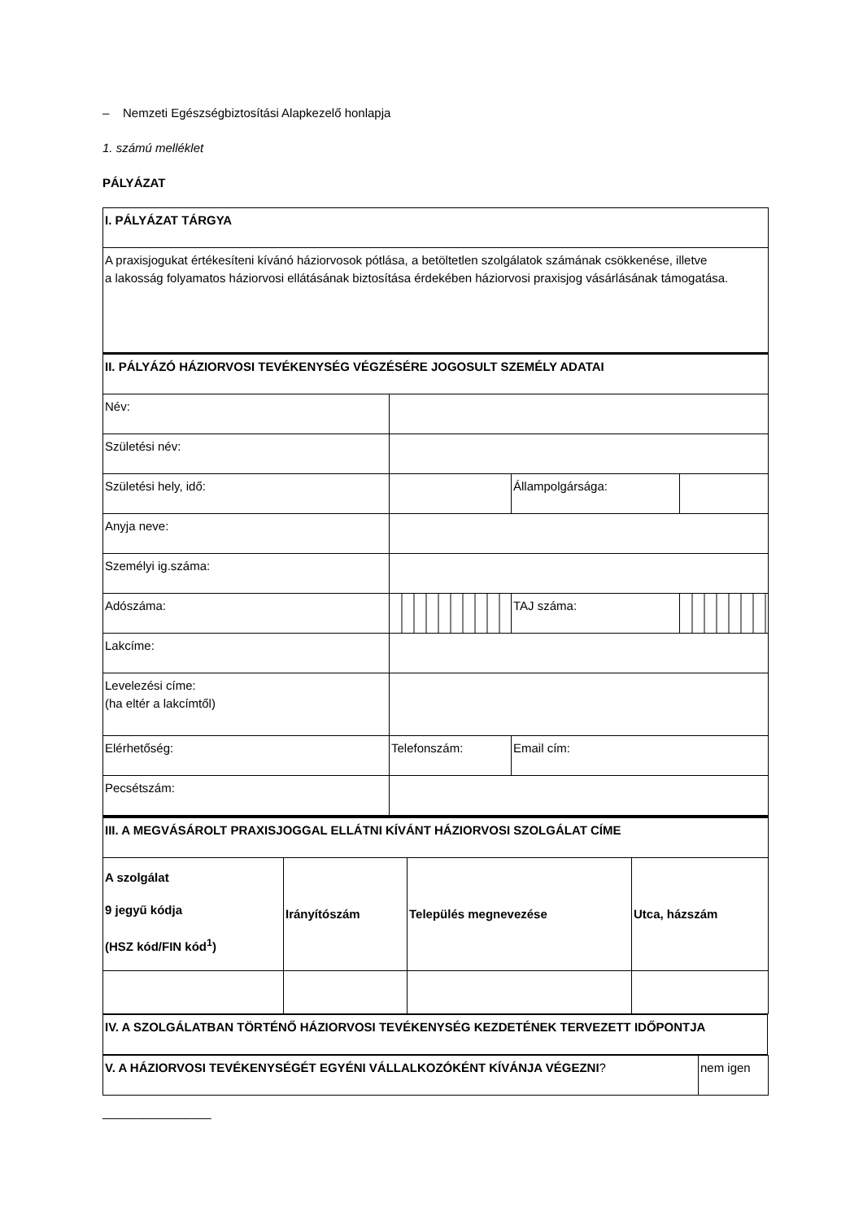– Nemzeti Egészségbiztosítási Alapkezelő honlapja
1. számú melléklet
PÁLYÁZAT
| I. PÁLYÁZAT TÁRGYA | | | |
| A praxisjogukat értékesíteni kívánó háziorvosok pótlása, a betöltetlen szolgálatok számának csökkenése, illetve a lakosság folyamatos háziorvosi ellátásának biztosítása érdekében háziorvosi praxisjog vásárlásának támogatása. | | | |
| II. PÁLYÁZÓ HÁZIORVOSI TEVÉKENYSÉG VÉGZÉSÉRE JOGOSULT SZEMÉLY ADATAI | | | |
| Név: | | | |
| Születési név: | | | |
| Születési hely, idő: | | Állampolgársága: | |
| Anyja neve: | | | |
| Személyi ig.száma: | | | |
| Adószáma: | | TAJ száma: | |
| Lakcíme: | | | |
| Levelezési címe: (ha eltér a lakcímtől) | | | |
| Elérhetőség: | Telefonszám: | Email cím: | |
| Pecsétszám: | | | |
| III. A MEGVÁSÁROLT PRAXISJOGGAL ELLÁTNI KÍVÁNT HÁZIORVOSI SZOLGÁLAT CÍME | | | |
| A szolgálat 9 jegyű kódja (HSZ kód/FIN kód<sup>1</sup>) | Irányítószám | Település megnevezése | Utca, házszám |
| IV. A SZOLGÁLATBAN TÖRTÉNŐ HÁZIORVOSI TEVÉKENYSÉG KEZDETÉNEK TERVEZETT IDŐPONTJA |
| V. A HÁZIORVOSI TEVÉKENYSÉGÉT EGYÉNI VÁLLALKOZÓKÉNT KÍVÁNJA VÉGEZNI ? | nem igen |
________________